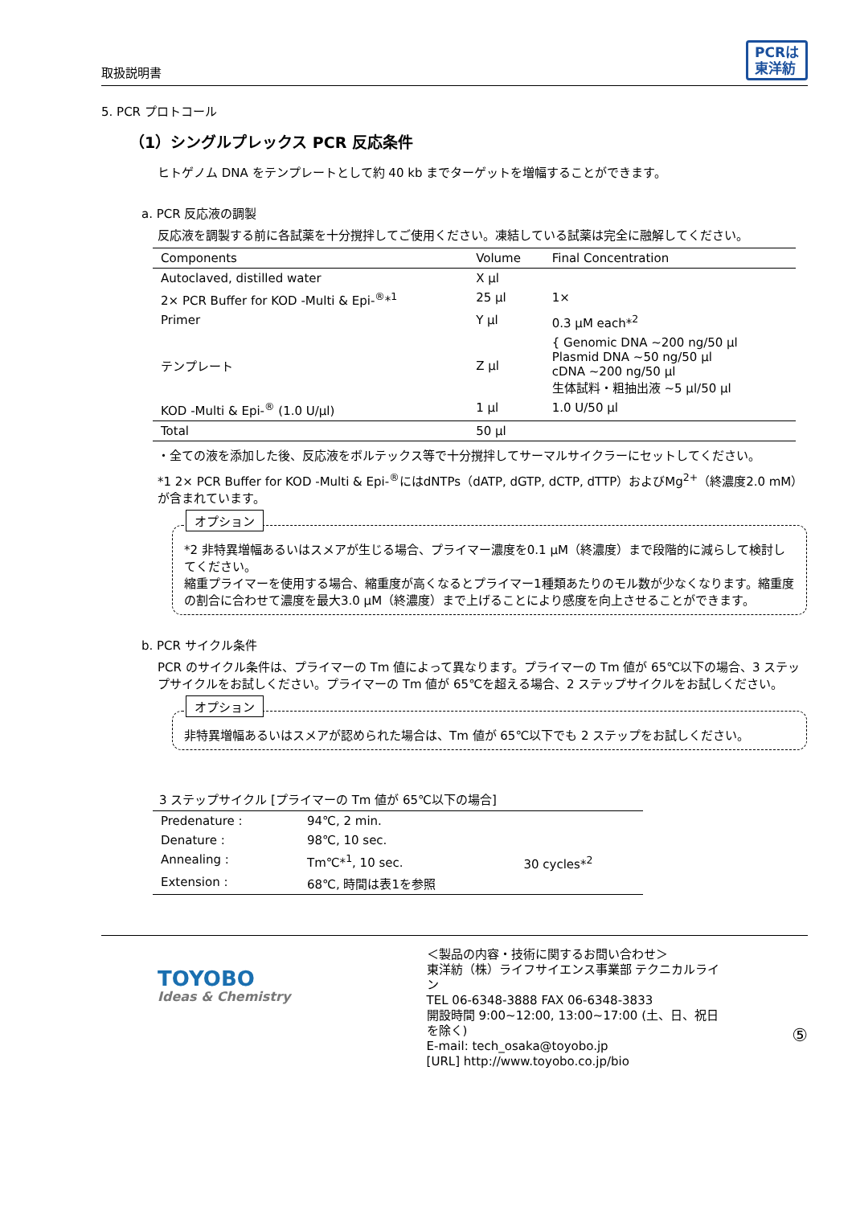取扱説明書 PCRは
東洋紡
5. PCR プロトコール
（1）シングルプレックス PCR 反応条件
ヒトゲノム DNA をテンプレートとして約 40 kb までターゲットを増幅することができます。
a. PCR 反応液の調製
反応液を調製する前に各試薬を十分撹拌してご使用ください。凍結している試薬は完全に融解してください。
| Components | Volume | Final Concentration |
| --- | --- | --- |
| Autoclaved, distilled water | X μl | |
| 2× PCR Buffer for KOD -Multi & Epi-<sup>®</sup>*<sup>1</sup> | 25 μl | 1× |
| Primer | Y μl | 0.3 μM each*<sup>2</sup> |
| テンプレート | Z μl | { Genomic DNA ~200 ng/50 μl Plasmid DNA ~50 ng/50 μl cDNA ~200 ng/50 μl 生体試料・粗抽出液 ~5 μl/50 μl |
| KOD -Multi & Epi-<sup>®</sup> (1.0 U/μl) | 1 μl | 1.0 U/50 μl |
| Total | 50 μl | |
・全ての液を添加した後、反応液をボルテックス等で十分撹拌してサーマルサイクラーにセットしてください。
*1 2× PCR Buffer for KOD -Multi & Epi-<sup>®</sup>にはdNTPs（dATP, dGTP, dCTP, dTTP）およびMg<sup>2+</sup>（終濃度2.0 mM）が含まれています。
オプション
*2 非特異増幅あるいはスメアが生じる場合、プライマー濃度を0.1 μM（終濃度）まで段階的に減らして検討してください。
縮重プライマーを使用する場合、縮重度が高くなるとプライマー1種類あたりのモル数が少なくなります。縮重度の割合に合わせて濃度を最大3.0 μM（終濃度）まで上げることにより感度を向上させることができます。
b. PCR サイクル条件
PCR のサイクル条件は、プライマーの Tm 値によって異なります。プライマーの Tm 値が 65℃以下の場合、3 ステップサイクルをお試しください。プライマーの Tm 値が 65℃を超える場合、2 ステップサイクルをお試しください。
オプション
非特異増幅あるいはスメアが認められた場合は、Tm 値が 65℃以下でも 2 ステップをお試しください。
3 ステップサイクル [プライマーの Tm 値が 65℃以下の場合]
| Predenature : | 94℃, 2 min. | |
| Denature : | 98℃, 10 sec. | 30 cycles*<sup>2</sup> |
| Annealing : | Tm℃*<sup>1</sup>, 10 sec. | |
| Extension : | 68℃, 時間は表1を参照 | |
TOYOBO
Ideas & Chemistry
＜製品の内容・技術に関するお問い合わせ＞
東洋紡（株）ライフサイエンス事業部 テクニカルライン
TEL 06-6348-3888 FAX 06-6348-3833
開設時間 9:00~12:00, 13:00~17:00 (土、日、祝日を除く)
E-mail: tech_osaka@toyobo.jp
[URL] http://www.toyobo.co.jp/bio
⑤